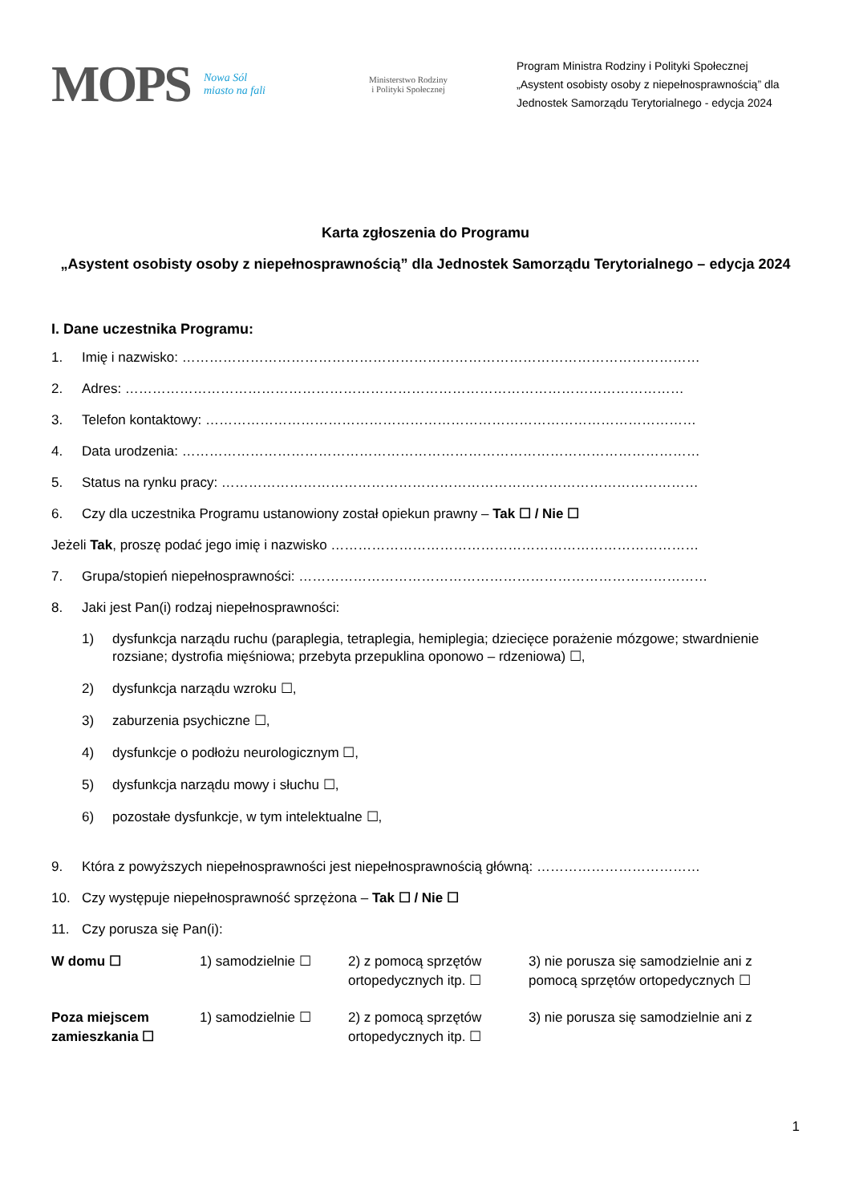MOPS
Nowa Sól
miasto na fali
Ministerstwo Rodziny
i Polityki Społecznej
Program Ministra Rodziny i Polityki Społecznej
„Asystent osobisty osoby z niepełnosprawnością” dla
Jednostek Samorządu Terytorialnego - edycja 2024
Karta zgłoszenia do Programu
„Asystent osobisty osoby z niepełnosprawnością” dla Jednostek Samorządu Terytorialnego – edycja 2024
I. Dane uczestnika Programu:
1. Imię i nazwisko: ……………………………………………………………………………………………………
2. Adres: ……………………………………………………………………………………………………………
3. Telefon kontaktowy: ………………………………………………………………………………………………
4. Data urodzenia: ……………………………………………………………………………………………………
5. Status na rynku pracy: ……………………………………………………………………………………………
6. Czy dla uczestnika Programu ustanowiony został opiekun prawny – Tak ☐ / Nie ☐
Jeżeli Tak, proszę podać jego imię i nazwisko ………………………………………………………………………
7. Grupa/stopień niepełnosprawności: ………………………………………………………………………………
8. Jaki jest Pan(i) rodzaj niepełnosprawności:
1) dysfunkcja narządu ruchu (paraplegia, tetraplegia, hemiplegia; dziecięce porażenie mózgowe; stwardnienie rozsiane; dystrofia mięśniowa; przebyta przepuklina oponowo – rdzeniowa) ☐,
2) dysfunkcja narządu wzroku ☐,
3) zaburzenia psychiczne ☐,
4) dysfunkcje o podłożu neurologicznym ☐,
5) dysfunkcja narządu mowy i słuchu ☐,
6) pozostałe dysfunkcje, w tym intelektualne ☐,
9. Która z powyższych niepełnosprawności jest niepełnosprawnością główną: ………………………………
10. Czy występuje niepełnosprawność sprzężona – Tak ☐ / Nie ☐
11. Czy porusza się Pan(i):
| W domu ☐ | 1) samodzielnie ☐ | 2) z pomocą sprzętów ortopedycznych itp. ☐ | 3) nie porusza się samodzielnie ani z pomocą sprzętów ortopedycznych ☐ |
| Poza miejscem zamieszkania ☐ | 1) samodzielnie ☐ | 2) z pomocą sprzętów ortopedycznych itp. ☐ | 3) nie porusza się samodzielnie ani z |
1